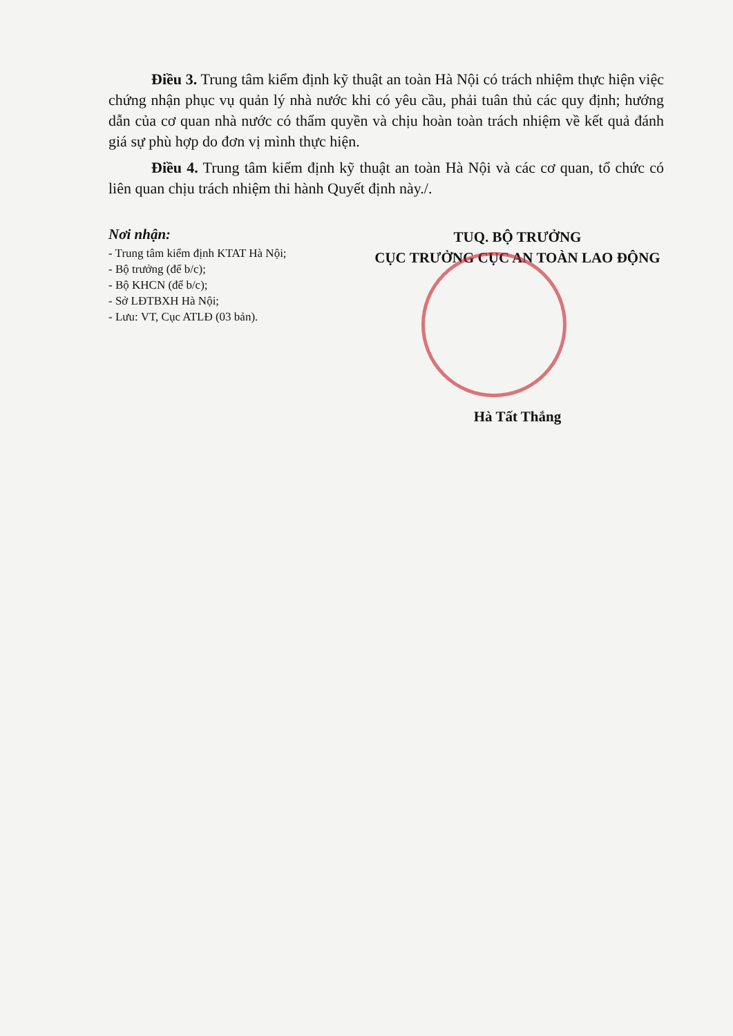Điều 3. Trung tâm kiểm định kỹ thuật an toàn Hà Nội có trách nhiệm thực hiện việc chứng nhận phục vụ quản lý nhà nước khi có yêu cầu, phải tuân thủ các quy định; hướng dẫn của cơ quan nhà nước có thẩm quyền và chịu hoàn toàn trách nhiệm về kết quả đánh giá sự phù hợp do đơn vị mình thực hiện.
Điều 4. Trung tâm kiểm định kỹ thuật an toàn Hà Nội và các cơ quan, tổ chức có liên quan chịu trách nhiệm thi hành Quyết định này./.
Nơi nhận:
- Trung tâm kiểm định KTAT Hà Nội;
- Bộ trưởng (để b/c);
- Bộ KHCN (để b/c);
- Sở LĐTBXH Hà Nội;
- Lưu: VT, Cục ATLĐ (03 bản).
TUQ. BỘ TRƯỞNG
CỤC TRƯỞNG CỤC AN TOÀN LAO ĐỘNG
Hà Tất Thắng